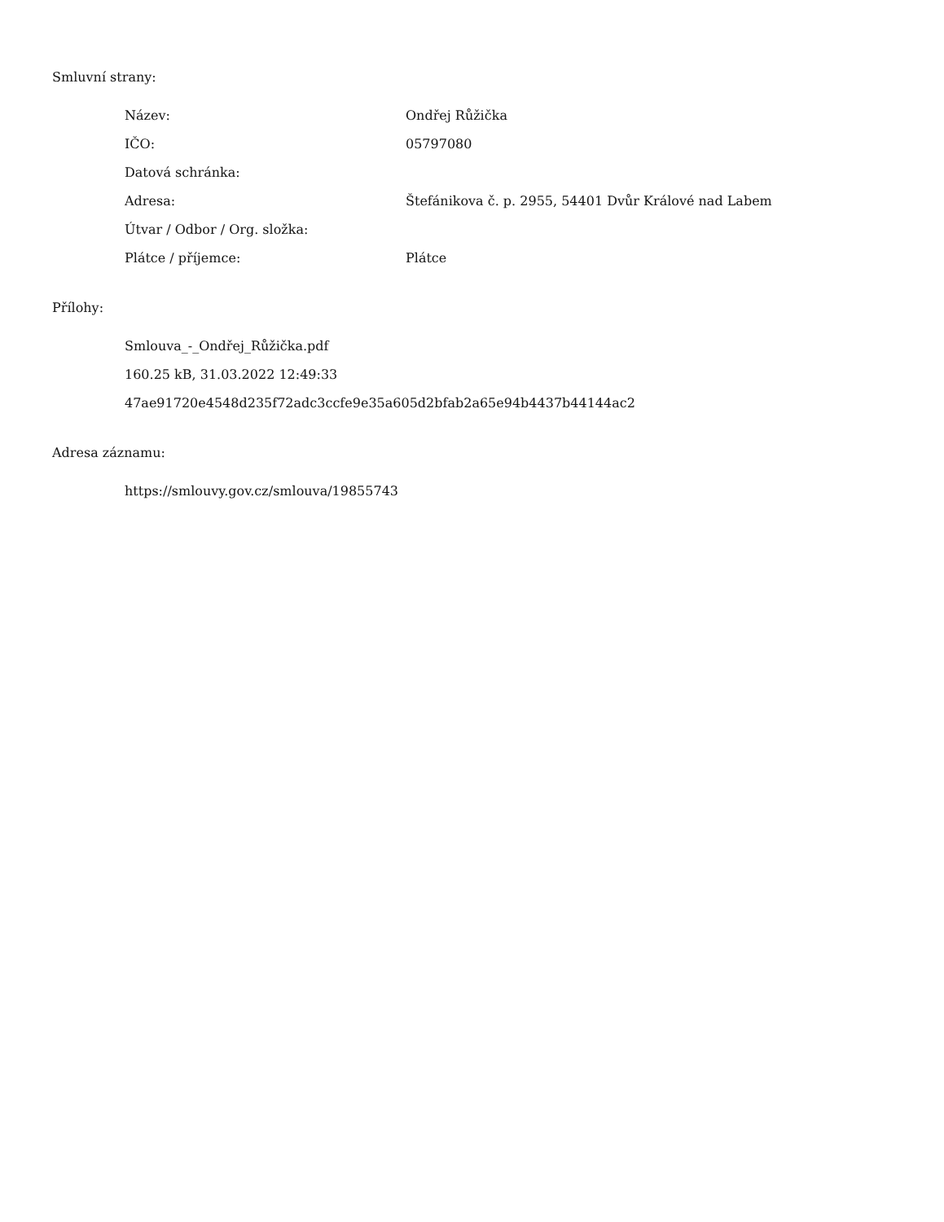Smluvní strany:
| Název: | Ondřej Růžička |
| IČO: | 05797080 |
| Datová schránka: | |
| Adresa: | Štefánikova č. p. 2955, 54401 Dvůr Králové nad Labem |
| Útvar / Odbor / Org. složka: | |
| Plátce / příjemce: | Plátce |
Přílohy:
Smlouva_-_Ondřej_Růžička.pdf
160.25 kB, 31.03.2022 12:49:33
47ae91720e4548d235f72adc3ccfe9e35a605d2bfab2a65e94b4437b44144ac2
Adresa záznamu:
https://smlouvy.gov.cz/smlouva/19855743